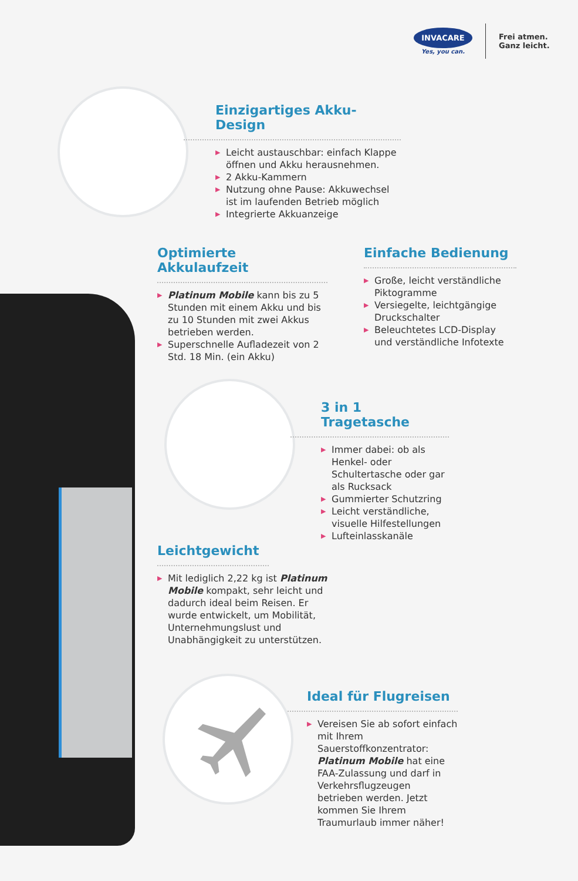INVACARE
Yes, you can.
Frei atmen.
Ganz leicht.
Einzigartiges Akku-Design
▶ Leicht austauschbar: einfach Klappe öffnen und Akku herausnehmen.
▶ 2 Akku-Kammern
▶ Nutzung ohne Pause: Akkuwechsel ist im laufenden Betrieb möglich
▶ Integrierte Akkuanzeige
Optimierte Akkulaufzeit
▶ Platinum Mobile kann bis zu 5 Stunden mit einem Akku und bis zu 10 Stunden mit zwei Akkus betrieben werden.
▶ Superschnelle Aufladezeit von 2 Std. 18 Min. (ein Akku)
Einfache Bedienung
▶ Große, leicht verständliche Piktogramme
▶ Versiegelte, leichtgängige Druckschalter
▶ Beleuchtetes LCD-Display und verständliche Infotexte
3 in 1 Tragetasche
▶ Immer dabei: ob als Henkel- oder Schultertasche oder gar als Rucksack
▶ Gummierter Schutzring
▶ Leicht verständliche, visuelle Hilfestellungen
▶ Lufteinlasskanäle
Leichtgewicht
▶ Mit lediglich 2,22 kg ist Platinum Mobile kompakt, sehr leicht und dadurch ideal beim Reisen. Er wurde entwickelt, um Mobilität, Unternehmungslust und Unabhängigkeit zu unterstützen.
Ideal für Flugreisen
▶ Vereisen Sie ab sofort einfach mit Ihrem Sauerstoffkonzentrator: Platinum Mobile hat eine FAA-Zulassung und darf in Verkehrsflugzeugen betrieben werden. Jetzt kommen Sie Ihrem Traumurlaub immer näher!